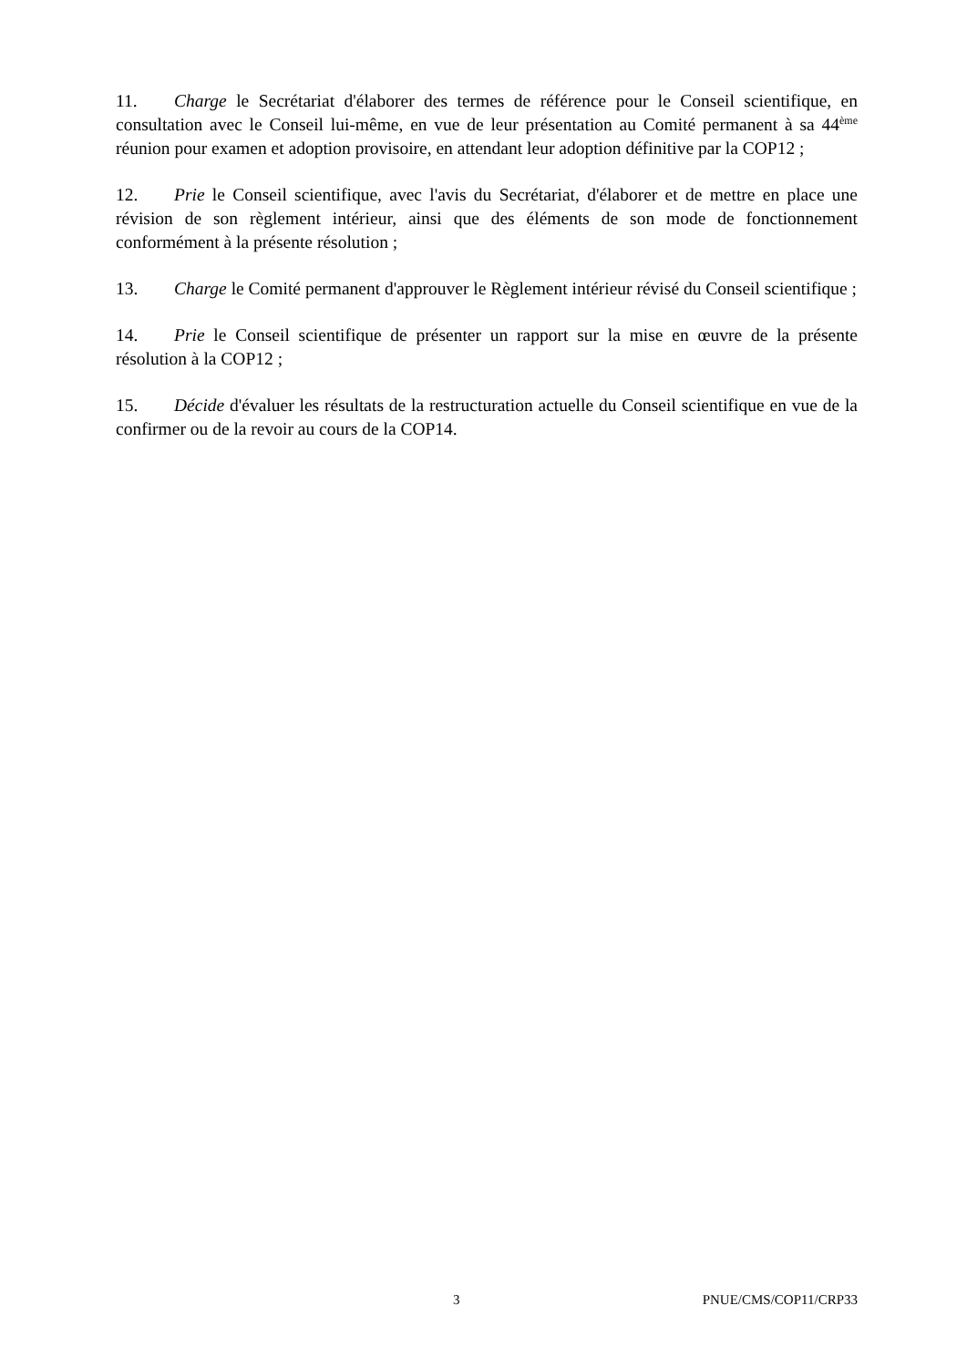11. Charge le Secrétariat d'élaborer des termes de référence pour le Conseil scientifique, en consultation avec le Conseil lui-même, en vue de leur présentation au Comité permanent à sa 44<sup>ème</sup> réunion pour examen et adoption provisoire, en attendant leur adoption définitive par la COP12 ;
12. Prie le Conseil scientifique, avec l'avis du Secrétariat, d'élaborer et de mettre en place une révision de son règlement intérieur, ainsi que des éléments de son mode de fonctionnement conformément à la présente résolution ;
13. Charge le Comité permanent d'approuver le Règlement intérieur révisé du Conseil scientifique ;
14. Prie le Conseil scientifique de présenter un rapport sur la mise en œuvre de la présente résolution à la COP12 ;
15. Décide d'évaluer les résultats de la restructuration actuelle du Conseil scientifique en vue de la confirmer ou de la revoir au cours de la COP14.
3 PNUE/CMS/COP11/CRP33